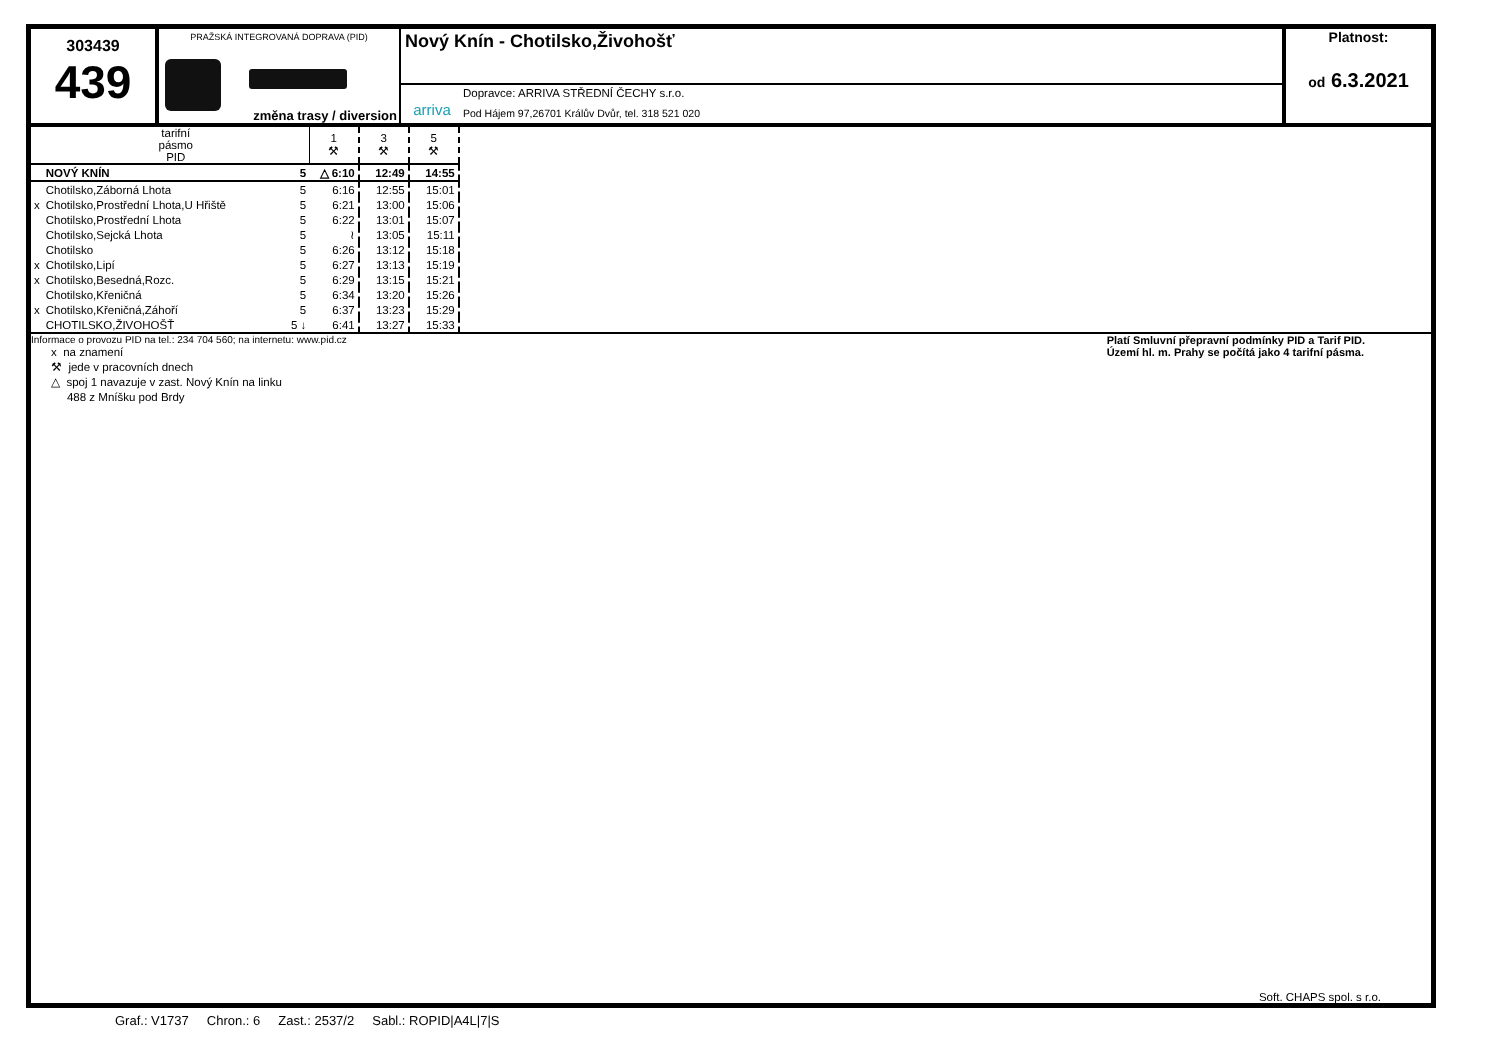303439
439
PRAŽSKÁ INTEGROVANÁ DOPRAVA (PID)
změna trasy / diversion
Nový Knín - Chotilsko,Živohošť
arriva
Dopravce: ARRIVA STŘEDNÍ ČECHY s.r.o.
Pod Hájem 97,26701 Králův Dvůr, tel. 318 521 020
Platnost:
od 6.3.2021
| | tarifní pásmo PID | 1 ⚒ | 3 ⚒ | 5 ⚒ |
| | NOVÝ KNÍN 5 | △ 6:10 | 12:49 | 14:55 |
| | Chotilsko,Záborná Lhota 5 | 6:16 | 12:55 | 15:01 |
| x | Chotilsko,Prostřední Lhota,U Hřiště 5 | 6:21 | 13:00 | 15:06 |
| | Chotilsko,Prostřední Lhota 5 | 6:22 | 13:01 | 15:07 |
| | Chotilsko,Sejcká Lhota 5 | ≀ | 13:05 | 15:11 |
| | Chotilsko 5 | 6:26 | 13:12 | 15:18 |
| x | Chotilsko,Lipí 5 | 6:27 | 13:13 | 15:19 |
| x | Chotilsko,Besedná,Rozc. 5 | 6:29 | 13:15 | 15:21 |
| | Chotilsko,Křeničná 5 | 6:34 | 13:20 | 15:26 |
| x | Chotilsko,Křeničná,Záhoří 5 | 6:37 | 13:23 | 15:29 |
| | CHOTILSKO,ŽIVOHOŠŤ 5 ↓ | 6:41 | 13:27 | 15:33 |
Informace o provozu PID na tel.: 234 704 560; na internetu: www.pid.cz
x na znamení
⚒ jede v pracovních dnech
△ spoj 1 navazuje v zast. Nový Knín na linku
488 z Mníšku pod Brdy
Platí Smluvní přepravní podmínky PID a Tarif PID.
Území hl. m. Prahy se počítá jako 4 tarifní pásma.
Soft. CHAPS spol. s r.o.
Graf.: V1737 Chron.: 6 Zast.: 2537/2 Sabl.: ROPID|A4L|7|S